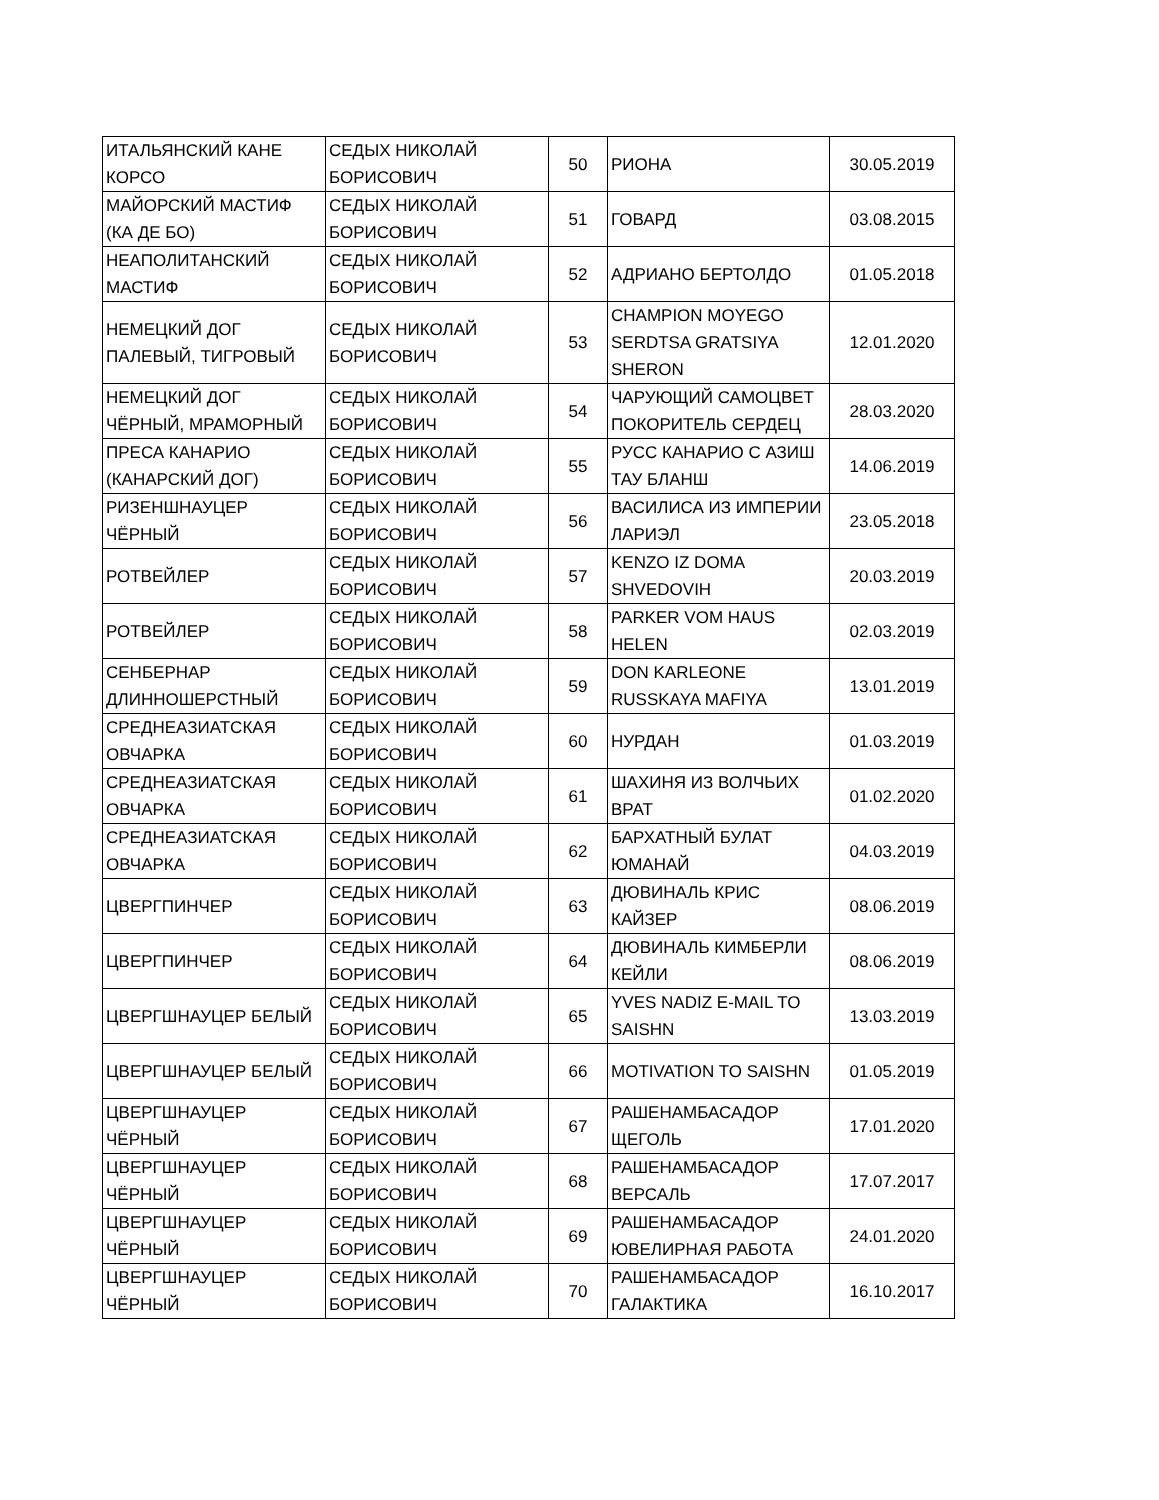| ИТАЛЬЯНСКИЙ КАНЕ КОРСО | СЕДЫХ НИКОЛАЙ БОРИСОВИЧ | 50 | РИОНА | 30.05.2019 |
| МАЙОРСКИЙ МАСТИФ (КА ДЕ БО) | СЕДЫХ НИКОЛАЙ БОРИСОВИЧ | 51 | ГОВАРД | 03.08.2015 |
| НЕАПОЛИТАНСКИЙ МАСТИФ | СЕДЫХ НИКОЛАЙ БОРИСОВИЧ | 52 | АДРИАНО БЕРТОЛДО | 01.05.2018 |
| НЕМЕЦКИЙ ДОГ ПАЛЕВЫЙ, ТИГРОВЫЙ | СЕДЫХ НИКОЛАЙ БОРИСОВИЧ | 53 | CHAMPION MOYEGO SERDTSA GRATSIYA SHERON | 12.01.2020 |
| НЕМЕЦКИЙ ДОГ ЧЁРНЫЙ, МРАМОРНЫЙ | СЕДЫХ НИКОЛАЙ БОРИСОВИЧ | 54 | ЧАРУЮЩИЙ САМОЦВЕТ ПОКОРИТЕЛЬ СЕРДЕЦ | 28.03.2020 |
| ПРЕСА КАНАРИО (КАНАРСКИЙ ДОГ) | СЕДЫХ НИКОЛАЙ БОРИСОВИЧ | 55 | РУСС КАНАРИО С АЗИШ ТАУ БЛАНШ | 14.06.2019 |
| РИЗЕНШНАУЦЕР ЧЁРНЫЙ | СЕДЫХ НИКОЛАЙ БОРИСОВИЧ | 56 | ВАСИЛИСА ИЗ ИМПЕРИИ ЛАРИЭЛ | 23.05.2018 |
| РОТВЕЙЛЕР | СЕДЫХ НИКОЛАЙ БОРИСОВИЧ | 57 | KENZO IZ DOMA SHVEDOVIH | 20.03.2019 |
| РОТВЕЙЛЕР | СЕДЫХ НИКОЛАЙ БОРИСОВИЧ | 58 | PARKER VOM HAUS HELEN | 02.03.2019 |
| СЕНБЕРНАР ДЛИННОШЕРСТНЫЙ | СЕДЫХ НИКОЛАЙ БОРИСОВИЧ | 59 | DON KARLEONE RUSSKAYA MAFIYA | 13.01.2019 |
| СРЕДНЕАЗИАТСКАЯ ОВЧАРКА | СЕДЫХ НИКОЛАЙ БОРИСОВИЧ | 60 | НУРДАН | 01.03.2019 |
| СРЕДНЕАЗИАТСКАЯ ОВЧАРКА | СЕДЫХ НИКОЛАЙ БОРИСОВИЧ | 61 | ШАХИНЯ ИЗ ВОЛЧЬИХ ВРАТ | 01.02.2020 |
| СРЕДНЕАЗИАТСКАЯ ОВЧАРКА | СЕДЫХ НИКОЛАЙ БОРИСОВИЧ | 62 | БАРХАТНЫЙ БУЛАТ ЮМАНАЙ | 04.03.2019 |
| ЦВЕРГПИНЧЕР | СЕДЫХ НИКОЛАЙ БОРИСОВИЧ | 63 | ДЮВИНАЛЬ КРИС КАЙЗЕР | 08.06.2019 |
| ЦВЕРГПИНЧЕР | СЕДЫХ НИКОЛАЙ БОРИСОВИЧ | 64 | ДЮВИНАЛЬ КИМБЕРЛИ КЕЙЛИ | 08.06.2019 |
| ЦВЕРГШНАУЦЕР БЕЛЫЙ | СЕДЫХ НИКОЛАЙ БОРИСОВИЧ | 65 | YVES NADIZ E-MAIL TO SAISHN | 13.03.2019 |
| ЦВЕРГШНАУЦЕР БЕЛЫЙ | СЕДЫХ НИКОЛАЙ БОРИСОВИЧ | 66 | MOTIVATION TO SAISHN | 01.05.2019 |
| ЦВЕРГШНАУЦЕР ЧЁРНЫЙ | СЕДЫХ НИКОЛАЙ БОРИСОВИЧ | 67 | РАШЕНАМБАСАДОР ЩЕГОЛЬ | 17.01.2020 |
| ЦВЕРГШНАУЦЕР ЧЁРНЫЙ | СЕДЫХ НИКОЛАЙ БОРИСОВИЧ | 68 | РАШЕНАМБАСАДОР ВЕРСАЛЬ | 17.07.2017 |
| ЦВЕРГШНАУЦЕР ЧЁРНЫЙ | СЕДЫХ НИКОЛАЙ БОРИСОВИЧ | 69 | РАШЕНАМБАСАДОР ЮВЕЛИРНАЯ РАБОТА | 24.01.2020 |
| ЦВЕРГШНАУЦЕР ЧЁРНЫЙ | СЕДЫХ НИКОЛАЙ БОРИСОВИЧ | 70 | РАШЕНАМБАСАДОР ГАЛАКТИКА | 16.10.2017 |